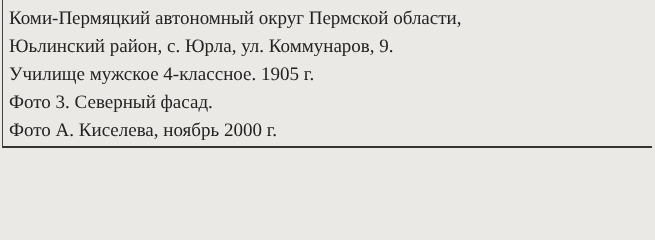Коми-Пермяцкий автономный округ Пермской области,
Юьлинский район, с. Юрла, ул. Коммунаров, 9.
Училище мужское 4-классное. 1905 г.
Фото 3. Северный фасад.
Фото А. Киселева, ноябрь 2000 г.